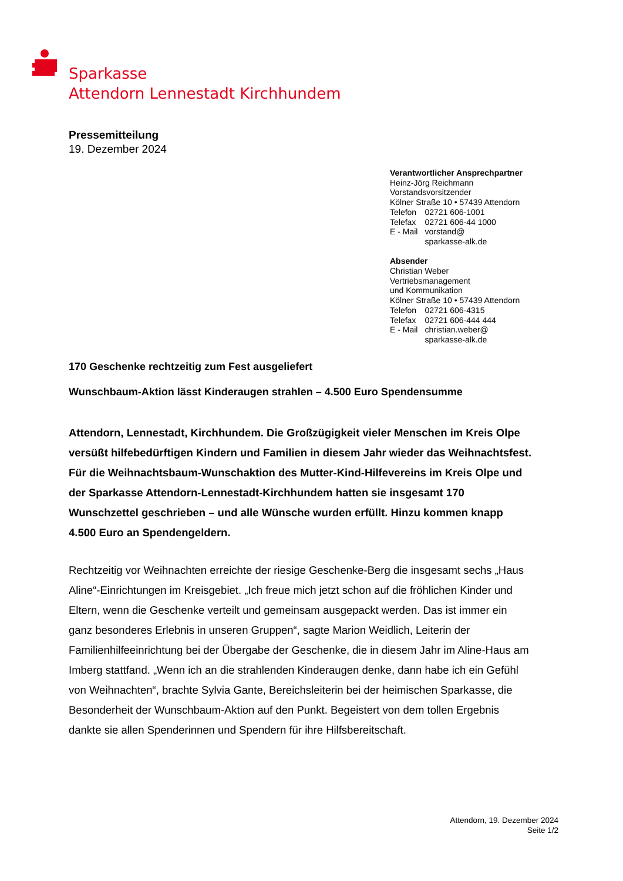Sparkasse
Attendorn Lennestadt Kirchhundem
Pressemitteilung
19. Dezember 2024
Verantwortlicher Ansprechpartner
Heinz-Jörg Reichmann
Vorstandsvorsitzender
Kölner Straße 10 • 57439 Attendorn
| Telefon | 02721 606-1001 |
| Telefax | 02721 606-44 1000 |
| E - Mail | vorstand@ sparkasse-alk.de |
Absender
Christian Weber
Vertriebsmanagement
und Kommunikation
Kölner Straße 10 • 57439 Attendorn
| Telefon | 02721 606-4315 |
| Telefax | 02721 606-444 444 |
| E - Mail | christian.weber@ sparkasse-alk.de |
170 Geschenke rechtzeitig zum Fest ausgeliefert
Wunschbaum-Aktion lässt Kinderaugen strahlen – 4.500 Euro Spendensumme
Attendorn, Lennestadt, Kirchhundem. Die Großzügigkeit vieler Menschen im Kreis Olpe versüßt hilfebedürftigen Kindern und Familien in diesem Jahr wieder das Weihnachtsfest. Für die Weihnachtsbaum-Wunschaktion des Mutter-Kind-Hilfevereins im Kreis Olpe und der Sparkasse Attendorn-Lennestadt-Kirchhundem hatten sie insgesamt 170 Wunschzettel geschrieben – und alle Wünsche wurden erfüllt. Hinzu kommen knapp 4.500 Euro an Spendengeldern.
Rechtzeitig vor Weihnachten erreichte der riesige Geschenke-Berg die insgesamt sechs „Haus Aline“-Einrichtungen im Kreisgebiet. „Ich freue mich jetzt schon auf die fröhlichen Kinder und Eltern, wenn die Geschenke verteilt und gemeinsam ausgepackt werden. Das ist immer ein ganz besonderes Erlebnis in unseren Gruppen“, sagte Marion Weidlich, Leiterin der Familienhilfeeinrichtung bei der Übergabe der Geschenke, die in diesem Jahr im Aline-Haus am Imberg stattfand. „Wenn ich an die strahlenden Kinderaugen denke, dann habe ich ein Gefühl von Weihnachten“, brachte Sylvia Gante, Bereichsleiterin bei der heimischen Sparkasse, die Besonderheit der Wunschbaum-Aktion auf den Punkt. Begeistert von dem tollen Ergebnis dankte sie allen Spenderinnen und Spendern für ihre Hilfsbereitschaft.
Attendorn, 19. Dezember 2024
Seite 1/2